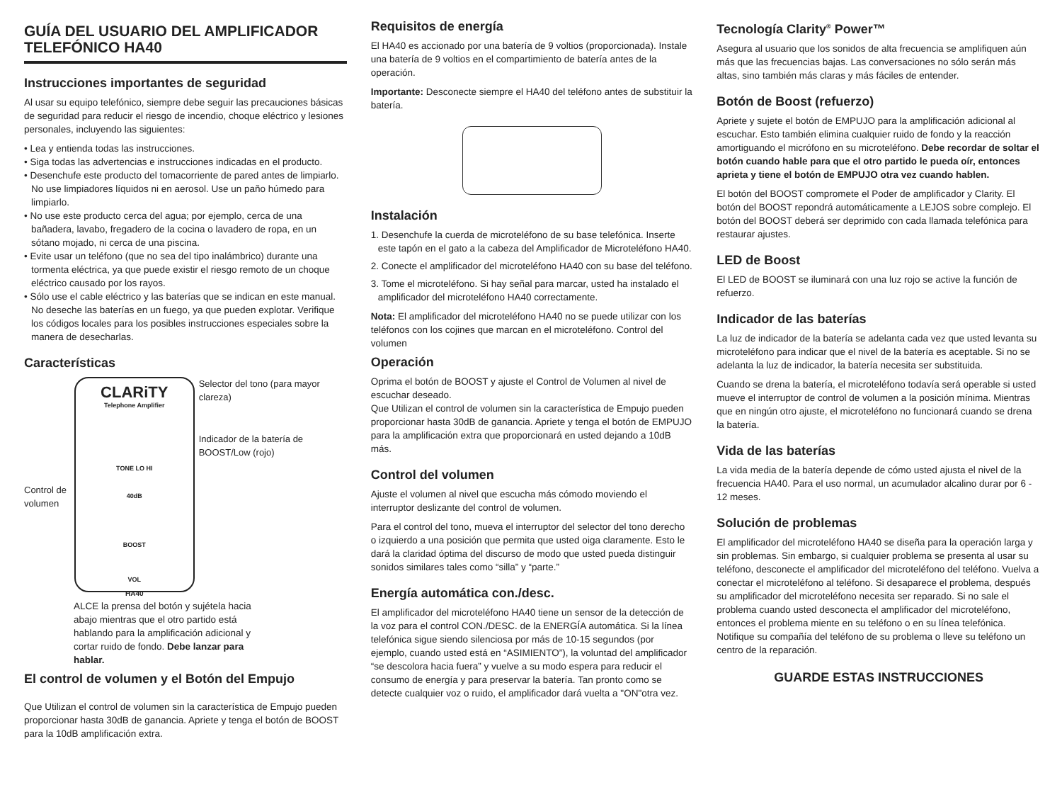GUÍA DEL USUARIO DEL AMPLIFICADOR TELEFÓNICO HA40
Instrucciones importantes de seguridad
Al usar su equipo telefónico, siempre debe seguir las precauciones básicas de seguridad para reducir el riesgo de incendio, choque eléctrico y lesiones personales, incluyendo las siguientes:
• Lea y entienda todas las instrucciones.
• Siga todas las advertencias e instrucciones indicadas en el producto.
• Desenchufe este producto del tomacorriente de pared antes de limpiarlo. No use limpiadores líquidos ni en aerosol. Use un paño húmedo para limpiarlo.
• No use este producto cerca del agua; por ejemplo, cerca de una bañadera, lavabo, fregadero de la cocina o lavadero de ropa, en un sótano mojado, ni cerca de una piscina.
• Evite usar un teléfono (que no sea del tipo inalámbrico) durante una tormenta eléctrica, ya que puede existir el riesgo remoto de un choque eléctrico causado por los rayos.
• Sólo use el cable eléctrico y las baterías que se indican en este manual. No deseche las baterías en un fuego, ya que pueden explotar. Verifique los códigos locales para los posibles instrucciones especiales sobre la manera de desecharlas.
Características
Control de volumen
CLARiTY
Telephone Amplifier
TONE LO HI
40dB
BOOST
VOL
HA40
Selector del tono (para mayor clareza)
Indicador de la batería de BOOST/Low (rojo)
ALCE la prensa del botón y sujétela hacia abajo mientras que el otro partido está hablando para la amplificación adicional y cortar ruido de fondo. Debe lanzar para hablar.
El control de volumen y el Botón del Empujo
Que Utilizan el control de volumen sin la característica de Empujo pueden proporcionar hasta 30dB de ganancia. Apriete y tenga el botón de BOOST para la 10dB amplificación extra.
Requisitos de energía
El HA40 es accionado por una batería de 9 voltios (proporcionada). Instale una batería de 9 voltios en el compartimiento de batería antes de la operación.
Importante: Desconecte siempre el HA40 del teléfono antes de substituir la batería.
Instalación
1. Desenchufe la cuerda de microteléfono de su base telefónica. Inserte este tapón en el gato a la cabeza del Amplificador de Microteléfono HA40.
2. Conecte el amplificador del microteléfono HA40 con su base del teléfono.
3. Tome el microteléfono. Si hay señal para marcar, usted ha instalado el amplificador del microteléfono HA40 correctamente.
Nota: El amplificador del microteléfono HA40 no se puede utilizar con los teléfonos con los cojines que marcan en el microteléfono. Control del volumen
Operación
Oprima el botón de BOOST y ajuste el Control de Volumen al nivel de escuchar deseado.
Que Utilizan el control de volumen sin la característica de Empujo pueden proporcionar hasta 30dB de ganancia. Apriete y tenga el botón de EMPUJO para la amplificación extra que proporcionará en usted dejando a 10dB más.
Control del volumen
Ajuste el volumen al nivel que escucha más cómodo moviendo el interruptor deslizante del control de volumen.
Para el control del tono, mueva el interruptor del selector del tono derecho o izquierdo a una posición que permita que usted oiga claramente. Esto le dará la claridad óptima del discurso de modo que usted pueda distinguir sonidos similares tales como “silla” y “parte.”
Energía automática con./desc.
El amplificador del microteléfono HA40 tiene un sensor de la detección de la voz para el control CON./DESC. de la ENERGÍA automática. Si la línea telefónica sigue siendo silenciosa por más de 10-15 segundos (por ejemplo, cuando usted está en “ASIMIENTO”), la voluntad del amplificador “se descolora hacia fuera” y vuelve a su modo espera para reducir el consumo de energía y para preservar la batería. Tan pronto como se detecte cualquier voz o ruido, el amplificador dará vuelta a "ON"otra vez.
Tecnología Clarity<sup>®</sup> Power™
Asegura al usuario que los sonidos de alta frecuencia se amplifiquen aún más que las frecuencias bajas. Las conversaciones no sólo serán más altas, sino también más claras y más fáciles de entender.
Botón de Boost (refuerzo)
Apriete y sujete el botón de EMPUJO para la amplificación adicional al escuchar. Esto también elimina cualquier ruido de fondo y la reacción amortiguando el micrófono en su microteléfono. Debe recordar de soltar el botón cuando hable para que el otro partido le pueda oír, entonces aprieta y tiene el botón de EMPUJO otra vez cuando hablen.
El botón del BOOST compromete el Poder de amplificador y Clarity. El botón del BOOST repondrá automáticamente a LEJOS sobre complejo. El botón del BOOST deberá ser deprimido con cada llamada telefónica para restaurar ajustes.
LED de Boost
El LED de BOOST se iluminará con una luz rojo se active la función de refuerzo.
Indicador de las baterías
La luz de indicador de la batería se adelanta cada vez que usted levanta su microteléfono para indicar que el nivel de la batería es aceptable. Si no se adelanta la luz de indicador, la batería necesita ser substituida.
Cuando se drena la batería, el microteléfono todavía será operable si usted mueve el interruptor de control de volumen a la posición mínima. Mientras que en ningún otro ajuste, el microteléfono no funcionará cuando se drena la batería.
Vida de las baterías
La vida media de la batería depende de cómo usted ajusta el nivel de la frecuencia HA40. Para el uso normal, un acumulador alcalino durar por 6 - 12 meses.
Solución de problemas
El amplificador del microteléfono HA40 se diseña para la operación larga y sin problemas. Sin embargo, si cualquier problema se presenta al usar su teléfono, desconecte el amplificador del microteléfono del teléfono. Vuelva a conectar el microteléfono al teléfono. Si desaparece el problema, después su amplificador del microteléfono necesita ser reparado. Si no sale el problema cuando usted desconecta el amplificador del microteléfono, entonces el problema miente en su teléfono o en su línea telefónica. Notifique su compañía del teléfono de su problema o lleve su teléfono un centro de la reparación.
GUARDE ESTAS INSTRUCCIONES